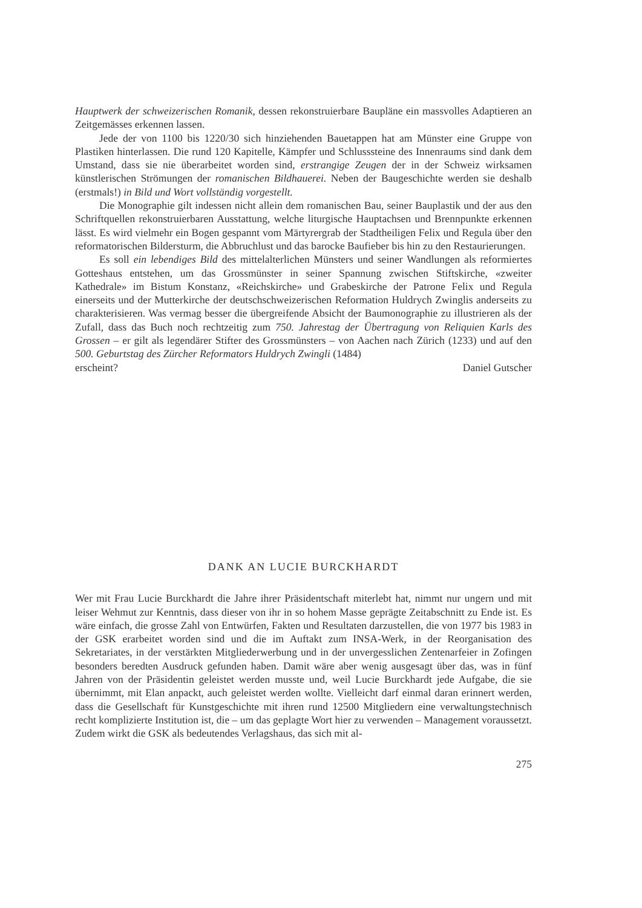Hauptwerk der schweizerischen Romanik, dessen rekonstruierbare Baupläne ein massvolles Adaptieren an Zeitgemässes erkennen lassen.
Jede der von 1100 bis 1220/30 sich hinziehenden Bauetappen hat am Münster eine Gruppe von Plastiken hinterlassen. Die rund 120 Kapitelle, Kämpfer und Schlusssteine des Innenraums sind dank dem Umstand, dass sie nie überarbeitet worden sind, erstrangige Zeugen der in der Schweiz wirksamen künstlerischen Strömungen der romanischen Bildhauerei. Neben der Baugeschichte werden sie deshalb (erstmals!) in Bild und Wort vollständig vorgestellt.
Die Monographie gilt indessen nicht allein dem romanischen Bau, seiner Bauplastik und der aus den Schriftquellen rekonstruierbaren Ausstattung, welche liturgische Hauptachsen und Brennpunkte erkennen lässt. Es wird vielmehr ein Bogen gespannt vom Märtyrergrab der Stadtheiligen Felix und Regula über den reformatorischen Bildersturm, die Abbruchlust und das barocke Baufieber bis hin zu den Restaurierungen.
Es soll ein lebendiges Bild des mittelalterlichen Münsters und seiner Wandlungen als reformiertes Gotteshaus entstehen, um das Grossmünster in seiner Spannung zwischen Stiftskirche, «zweiter Kathedrale» im Bistum Konstanz, «Reichskirche» und Grabeskirche der Patrone Felix und Regula einerseits und der Mutterkirche der deutschschweizerischen Reformation Huldrych Zwinglis anderseits zu charakterisieren. Was vermag besser die übergreifende Absicht der Baumonographie zu illustrieren als der Zufall, dass das Buch noch rechtzeitig zum 750. Jahrestag der Übertragung von Reliquien Karls des Grossen – er gilt als legendärer Stifter des Grossmünsters – von Aachen nach Zürich (1233) und auf den 500. Geburtstag des Zürcher Reformators Huldrych Zwingli (1484)
erscheint? Daniel Gutscher
DANK AN LUCIE BURCKHARDT
Wer mit Frau Lucie Burckhardt die Jahre ihrer Präsidentschaft miterlebt hat, nimmt nur ungern und mit leiser Wehmut zur Kenntnis, dass dieser von ihr in so hohem Masse geprägte Zeitabschnitt zu Ende ist. Es wäre einfach, die grosse Zahl von Entwürfen, Fakten und Resultaten darzustellen, die von 1977 bis 1983 in der GSK erarbeitet worden sind und die im Auftakt zum INSA-Werk, in der Reorganisation des Sekretariates, in der verstärkten Mitgliederwerbung und in der unvergesslichen Zentenarfeier in Zofingen besonders beredten Ausdruck gefunden haben. Damit wäre aber wenig ausgesagt über das, was in fünf Jahren von der Präsidentin geleistet werden musste und, weil Lucie Burckhardt jede Aufgabe, die sie übernimmt, mit Elan anpackt, auch geleistet werden wollte. Vielleicht darf einmal daran erinnert werden, dass die Gesellschaft für Kunstgeschichte mit ihren rund 12500 Mitgliedern eine verwaltungstechnisch recht komplizierte Institution ist, die – um das geplagte Wort hier zu verwenden – Management voraussetzt. Zudem wirkt die GSK als bedeutendes Verlagshaus, das sich mit al-
275